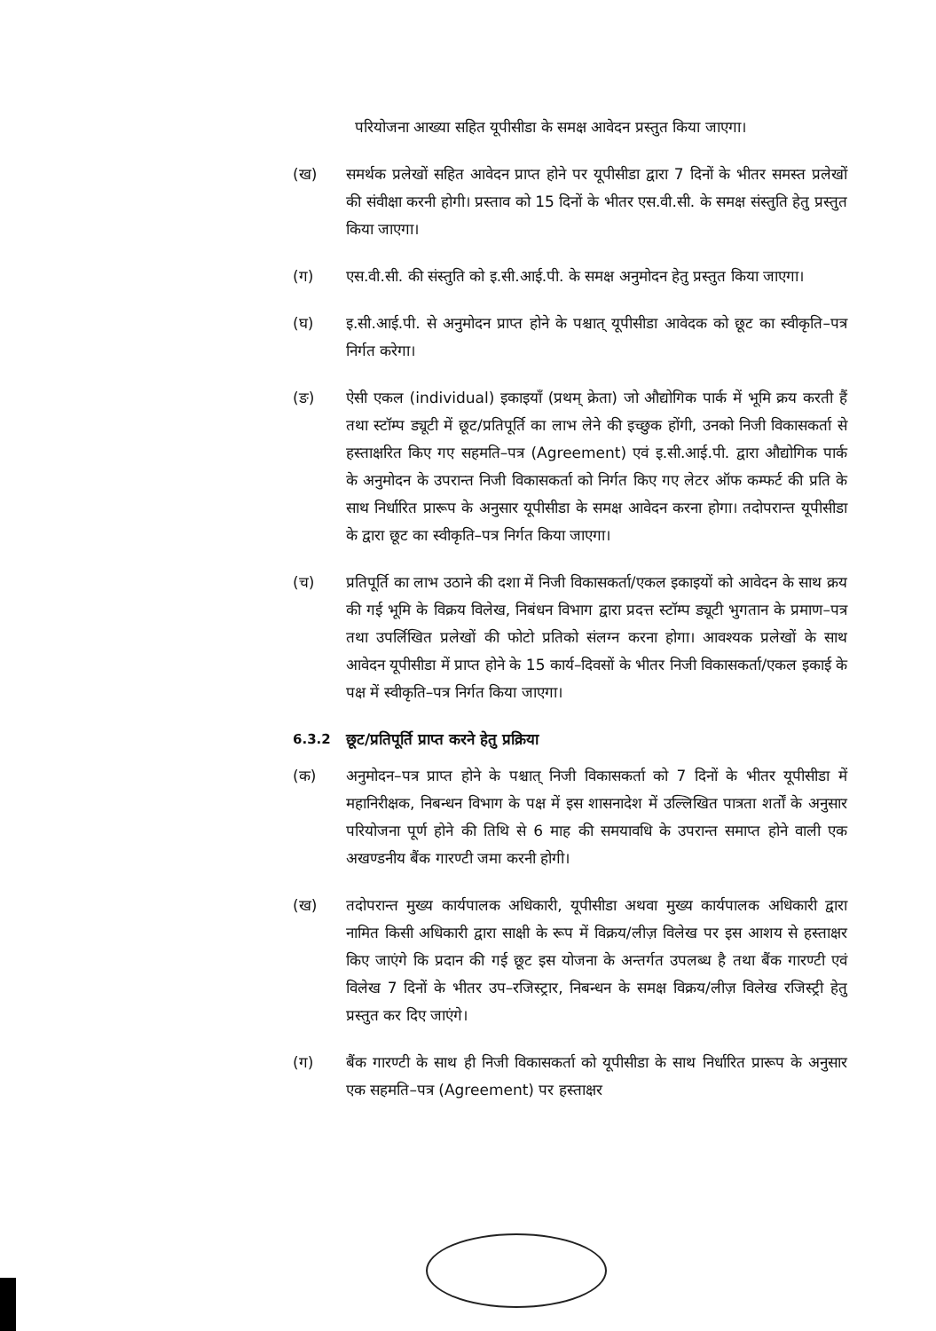परियोजना आख्या सहित यूपीसीडा के समक्ष आवेदन प्रस्तुत किया जाएगा।
(ख) समर्थक प्रलेखों सहित आवेदन प्राप्त होने पर यूपीसीडा द्वारा 7 दिनों के भीतर समस्त प्रलेखों की संवीक्षा करनी होगी। प्रस्ताव को 15 दिनों के भीतर एस.वी.सी. के समक्ष संस्तुति हेतु प्रस्तुत किया जाएगा।
(ग) एस.वी.सी. की संस्तुति को इ.सी.आई.पी. के समक्ष अनुमोदन हेतु प्रस्तुत किया जाएगा।
(घ) इ.सी.आई.पी. से अनुमोदन प्राप्त होने के पश्चात् यूपीसीडा आवेदक को छूट का स्वीकृति–पत्र निर्गत करेगा।
(ङ) ऐसी एकल (individual) इकाइयाँ (प्रथम् क्रेता) जो औद्योगिक पार्क में भूमि क्रय करती हैं तथा स्टॉम्प ड्यूटी में छूट/प्रतिपूर्ति का लाभ लेने की इच्छुक होंगी, उनको निजी विकासकर्ता से हस्ताक्षरित किए गए सहमति–पत्र (Agreement) एवं इ.सी.आई.पी. द्वारा औद्योगिक पार्क के अनुमोदन के उपरान्त निजी विकासकर्ता को निर्गत किए गए लेटर ऑफ कम्फर्ट की प्रति के साथ निर्धारित प्रारूप के अनुसार यूपीसीडा के समक्ष आवेदन करना होगा। तदोपरान्त यूपीसीडा के द्वारा छूट का स्वीकृति–पत्र निर्गत किया जाएगा।
(च) प्रतिपूर्ति का लाभ उठाने की दशा में निजी विकासकर्ता/एकल इकाइयों को आवेदन के साथ क्रय की गई भूमि के विक्रय विलेख, निबंधन विभाग द्वारा प्रदत्त स्टॉम्प ड्यूटी भुगतान के प्रमाण–पत्र तथा उपर्लिखित प्रलेखों की फोटो प्रतिको संलग्न करना होगा। आवश्यक प्रलेखों के साथ आवेदन यूपीसीडा में प्राप्त होने के 15 कार्य–दिवसों के भीतर निजी विकासकर्ता/एकल इकाई के पक्ष में स्वीकृति–पत्र निर्गत किया जाएगा।
6.3.2 छूट/प्रतिपूर्ति प्राप्त करने हेतु प्रक्रिया
(क) अनुमोदन–पत्र प्राप्त होने के पश्चात् निजी विकासकर्ता को 7 दिनों के भीतर यूपीसीडा में महानिरीक्षक, निबन्धन विभाग के पक्ष में इस शासनादेश में उल्लिखित पात्रता शर्तों के अनुसार परियोजना पूर्ण होने की तिथि से 6 माह की समयावधि के उपरान्त समाप्त होने वाली एक अखण्डनीय बैंक गारण्टी जमा करनी होगी।
(ख) तदोपरान्त मुख्य कार्यपालक अधिकारी, यूपीसीडा अथवा मुख्य कार्यपालक अधिकारी द्वारा नामित किसी अधिकारी द्वारा साक्षी के रूप में विक्रय/लीज़ विलेख पर इस आशय से हस्ताक्षर किए जाएंगे कि प्रदान की गई छूट इस योजना के अन्तर्गत उपलब्ध है तथा बैंक गारण्टी एवं विलेख 7 दिनों के भीतर उप–रजिस्ट्रार, निबन्धन के समक्ष विक्रय/लीज़ विलेख रजिस्ट्री हेतु प्रस्तुत कर दिए जाएंगे।
(ग) बैंक गारण्टी के साथ ही निजी विकासकर्ता को यूपीसीडा के साथ निर्धारित प्रारूप के अनुसार एक सहमति–पत्र (Agreement) पर हस्ताक्षर